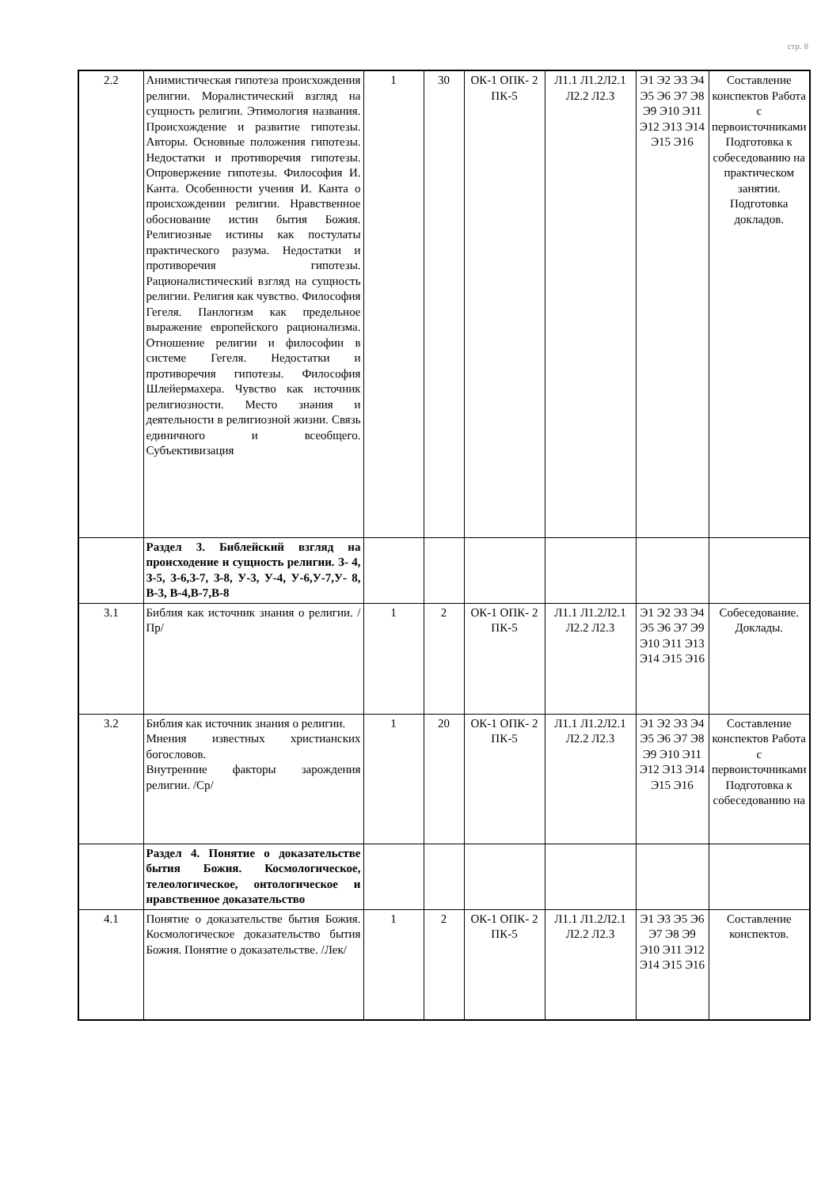стр. 8
| 2.2 | Анимистическая гипотеза происхождения религии. Моралистический взгляд на сущность религии. Этимология названия. Происхождение и развитие гипотезы. Авторы. Основные положения гипотезы. Недостатки и противоречия гипотезы. Опровержение гипотезы. Философия И. Канта. Особенности учения И. Канта о происхождении религии. Нравственное обоснование истин бытия Божия. Религиозные истины как постулаты практического разума. Недостатки и противоречия гипотезы. Рационалистический взгляд на сущность религии. Религия как чувство. Философия Гегеля. Панлогизм как предельное выражение европейского рационализма. Отношение религии и философии в системе Гегеля. Недостатки и противоречия гипотезы. Философия Шлейермахера. Чувство как источник религиозности. Место знания и деятельности в религиозной жизни. Связь единичного и всеобщего. Субъективизация | 1 | 30 | ОК-1 ОПК- 2 ПК-5 | Л1.1 Л1.2Л2.1 Л2.2 Л2.3 | Э1 Э2 Э3 Э4 Э5 Э6 Э7 Э8 Э9 Э10 Э11 Э12 Э13 Э14 Э15 Э16 | Составление конспектов Работа с первоисточниками Подготовка к собеседованию на практическом занятии. Подготовка докладов. |
| | Раздел 3. Библейский взгляд на происходение и сущность религии. З- 4, З-5, З-6,З-7, З-8, У-3, У-4, У-6,У-7,У- 8, В-3, В-4,В-7,В-8 | | | | | | |
| 3.1 | Библия как источник знания о религии. /Пр/ | 1 | 2 | ОК-1 ОПК- 2 ПК-5 | Л1.1 Л1.2Л2.1 Л2.2 Л2.3 | Э1 Э2 Э3 Э4 Э5 Э6 Э7 Э9 Э10 Э11 Э13 Э14 Э15 Э16 | Собеседование. Доклады. |
| 3.2 | Библия как источник знания о религии. Мнения известных христианских богословов. Внутренние факторы зарождения религии. /Ср/ | 1 | 20 | ОК-1 ОПК- 2 ПК-5 | Л1.1 Л1.2Л2.1 Л2.2 Л2.3 | Э1 Э2 Э3 Э4 Э5 Э6 Э7 Э8 Э9 Э10 Э11 Э12 Э13 Э14 Э15 Э16 | Составление конспектов Работа с первоисточниками Подготовка к собеседованию на |
| | Раздел 4. Понятие о доказательстве бытия Божия. Космологическое, телеологическое, онтологическое и нравственное доказательство | | | | | | |
| 4.1 | Понятие о доказательстве бытия Божия. Космологическое доказательство бытия Божия. Понятие о доказательстве. /Лек/ | 1 | 2 | ОК-1 ОПК- 2 ПК-5 | Л1.1 Л1.2Л2.1 Л2.2 Л2.3 | Э1 Э3 Э5 Э6 Э7 Э8 Э9 Э10 Э11 Э12 Э14 Э15 Э16 | Составление конспектов. |